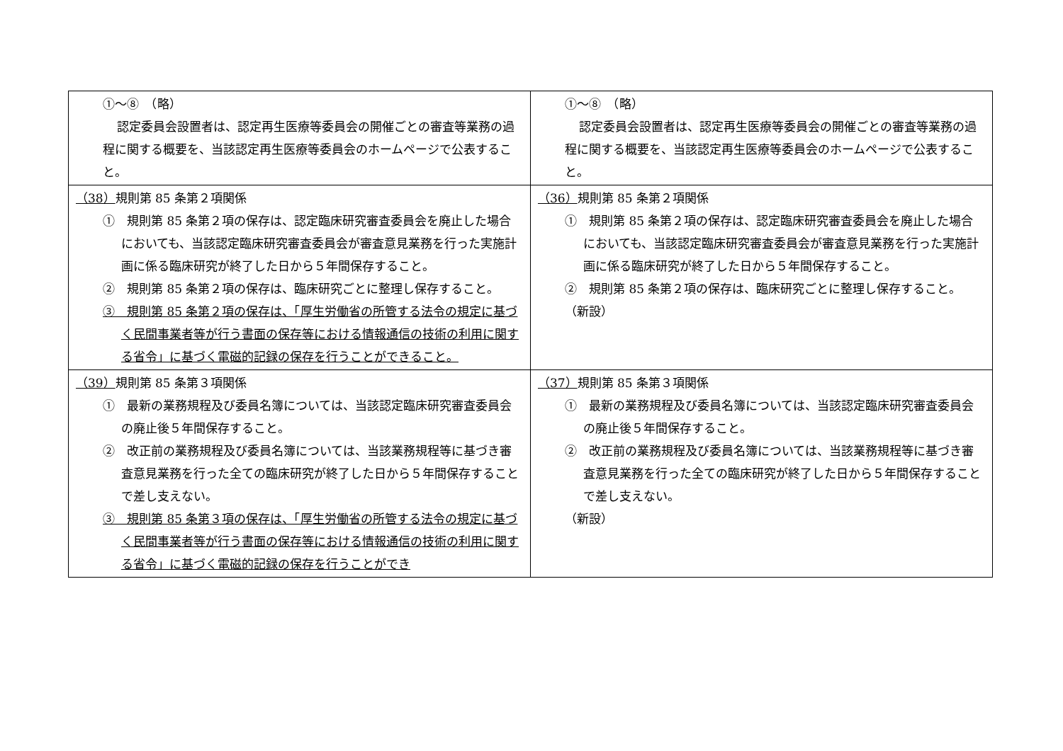| ①～⑧ （略） 認定委員会設置者は、認定再生医療等委員会の開催ごとの審査等業務の過程に関する概要を、当該認定再生医療等委員会のホームページで公表すること。 | ①～⑧ （略） 認定委員会設置者は、認定再生医療等委員会の開催ごとの審査等業務の過程に関する概要を、当該認定再生医療等委員会のホームページで公表すること。 |
| （38） 規則第 85 条第２項関係 ① 規則第 85 条第２項の保存は、認定臨床研究審査委員会を廃止した場合においても、当該認定臨床研究審査委員会が審査意見業務を行った実施計画に係る臨床研究が終了した日から５年間保存すること。 ② 規則第 85 条第２項の保存は、臨床研究ごとに整理し保存すること。 ③ 規則第 85 条第２項の保存は、「厚生労働省の所管する法令の規定に基づく民間事業者等が行う書面の保存等における情報通信の技術の利用に関する省令」に基づく電磁的記録の保存を行うことができること。 | （36） 規則第 85 条第２項関係 ① 規則第 85 条第２項の保存は、認定臨床研究審査委員会を廃止した場合においても、当該認定臨床研究審査委員会が審査意見業務を行った実施計画に係る臨床研究が終了した日から５年間保存すること。 ② 規則第 85 条第２項の保存は、臨床研究ごとに整理し保存すること。 （新設） |
| （39） 規則第 85 条第３項関係 ① 最新の業務規程及び委員名簿については、当該認定臨床研究審査委員会の廃止後５年間保存すること。 ② 改正前の業務規程及び委員名簿については、当該業務規程等に基づき審査意見業務を行った全ての臨床研究が終了した日から５年間保存することで差し支えない。 ③ 規則第 85 条第３項の保存は、「厚生労働省の所管する法令の規定に基づく民間事業者等が行う書面の保存等における情報通信の技術の利用に関する省令」に基づく電磁的記録の保存を行うことができ | （37） 規則第 85 条第３項関係 ① 最新の業務規程及び委員名簿については、当該認定臨床研究審査委員会の廃止後５年間保存すること。 ② 改正前の業務規程及び委員名簿については、当該業務規程等に基づき審査意見業務を行った全ての臨床研究が終了した日から５年間保存することで差し支えない。 （新設） |